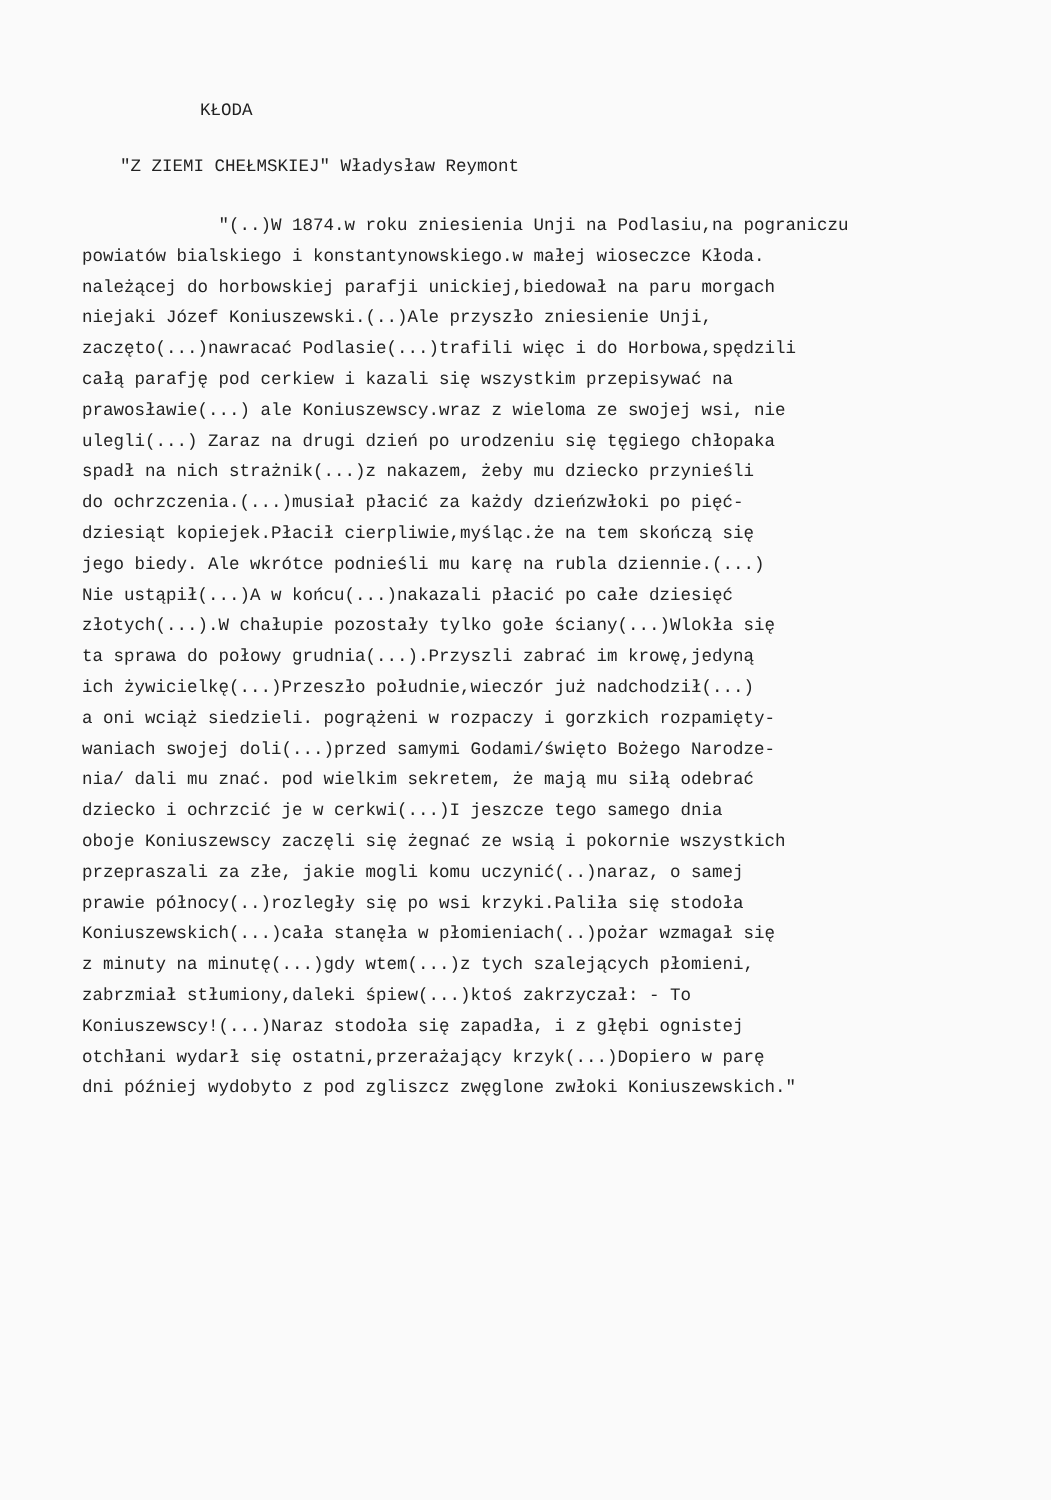KŁODA
"Z ZIEMI CHEŁMSKIEJ" Władysław Reymont
"(..)W 1874.w roku zniesienia Unji na Podlasiu,na pograniczu powiatów bialskiego i konstantynowskiego.w małej wioseczce Kłoda. należącej do horbowskiej parafji unickiej,biedował na paru morgach niejaki Józef Koniuszewski.(..)Ale przyszło zniesienie Unji, zaczęto(...)nawracać Podlasie(...)trafili więc i do Horbowa,spędzili całą parafję pod cerkiew i kazali się wszystkim przepisywać na prawosławie(...) ale Koniuszewscy.wraz z wieloma ze swojej wsi, nie ulegli(...) Zaraz na drugi dzień po urodzeniu się tęgiego chłopaka spadł na nich strażnik(...)z nakazem, żeby mu dziecko przynieśli do ochrzczenia.(...)musiał płacić za każdy dzieńzwłoki po pięć- dziesiąt kopiejek.Płacił cierpliwie,myśląc.że na tem skończą się jego biedy. Ale wkrótce podnieśli mu karę na rubla dziennie.(...) Nie ustąpił(...)A w końcu(...)nakazali płacić po całe dziesięć złotych(...).W chałupie pozostały tylko gołe ściany(...)Wlokła się ta sprawa do połowy grudnia(...).Przyszli zabrać im krowę,jedyną ich żywicielkę(...)Przeszło południe,wieczór już nadchodził(...) a oni wciąż siedzieli. pogrążeni w rozpaczy i gorzkich rozpamięty- waniach swojej doli(...)przed samymi Godami/święto Bożego Narodze- nia/ dali mu znać. pod wielkim sekretem, że mają mu siłą odebrać dziecko i ochrzcić je w cerkwi(...)I jeszcze tego samego dnia oboje Koniuszewscy zaczęli się żegnać ze wsią i pokornie wszystkich przepraszali za złe, jakie mogli komu uczynić(..)naraz, o samej prawie północy(..)rozległy się po wsi krzyki.Paliła się stodoła Koniuszewskich(...)cała stanęła w płomieniach(..)pożar wzmagał się z minuty na minutę(...)gdy wtem(...)z tych szalejących płomieni, zabrzmiał stłumiony,daleki śpiew(...)ktoś zakrzyczał: - To Koniuszewscy!(...)Naraz stodoła się zapadła, i z głębi ognistej otchłani wydarł się ostatni,przerażający krzyk(...)Dopiero w parę dni później wydobyto z pod zgliszcz zwęglone zwłoki Koniuszewskich."